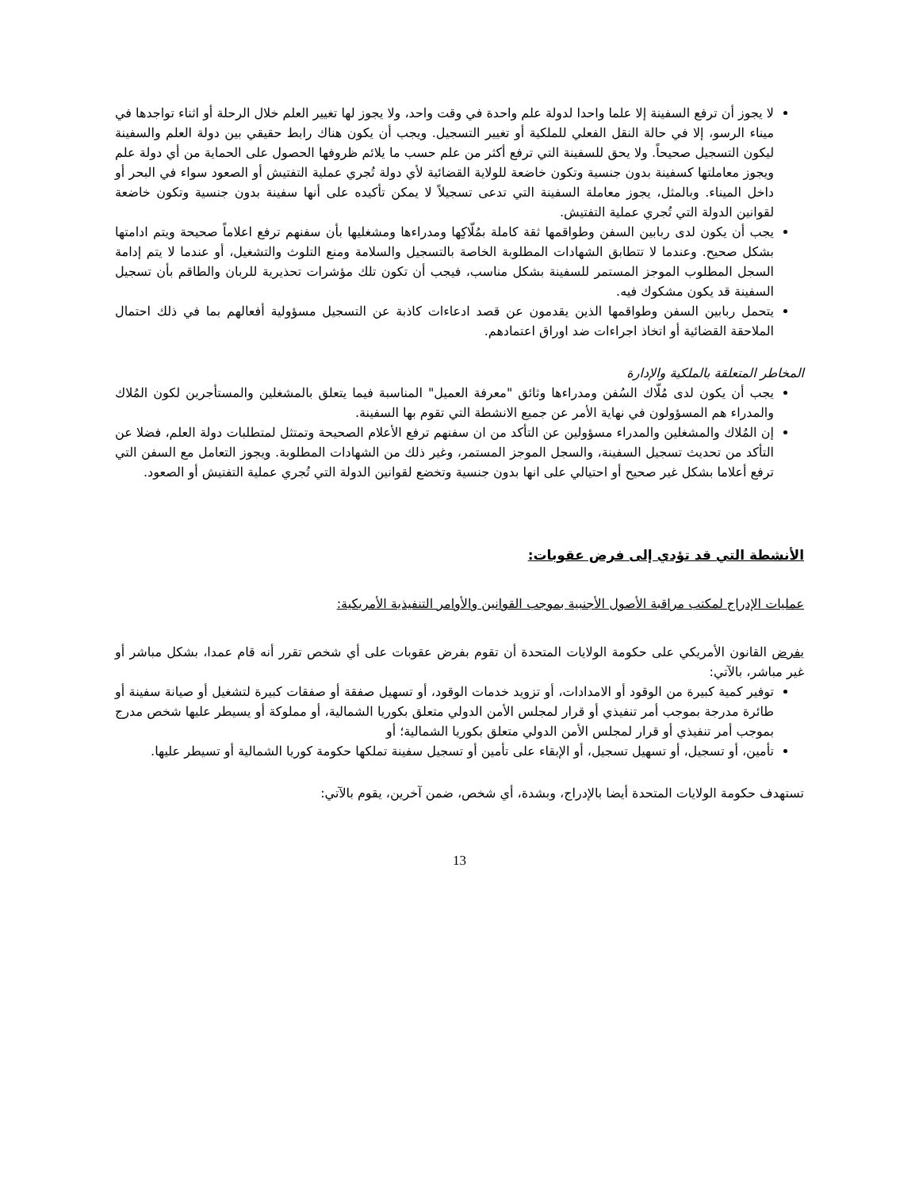لا يجوز أن ترفع السفينة إلا علما واحدا لدولة علم واحدة في وقت واحد، ولا يجوز لها تغيير العلم خلال الرحلة أو اثناء تواجدها في ميناء الرسو، إلا في حالة النقل الفعلي للملكية أو تغيير التسجيل. ويجب أن يكون هناك رابط حقيقي بين دولة العلم والسفينة ليكون التسجيل صحيحاً. ولا يحق للسفينة التي ترفع أكثر من علم حسب ما يلائم ظروفها الحصول على الحماية من أي دولة علم ويجوز معاملتها كسفينة بدون جنسية وتكون خاضعة للولاية القضائية لأي دولة تُجري عملية التفتيش أو الصعود سواء في البحر أو داخل الميناء. وبالمثل، يجوز معاملة السفينة التي تدعى تسجيلاً لا يمكن تأكيده على أنها سفينة بدون جنسية وتكون خاضعة لقوانين الدولة التي تُجري عملية التفتيش.
يجب أن يكون لدى ربابين السفن وطواقمها ثقة كاملة بمُلّاكِها ومدراءها ومشغليها بأن سفنهم ترفع اعلاماً صحيحة ويتم ادامتها بشكل صحيح. وعندما لا تتطابق الشهادات المطلوبة الخاصة بالتسجيل والسلامة ومنع التلوث والتشغيل، أو عندما لا يتم إدامة السجل المطلوب الموجز المستمر للسفينة بشكل مناسب، فيجب أن تكون تلك مؤشرات تحذيرية للربان والطاقم بأن تسجيل السفينة قد يكون مشكوك فيه.
يتحمل ربابين السفن وطواقمها الذين يقدمون عن قصد ادعاءات كاذبة عن التسجيل مسؤولية أفعالهم بما في ذلك احتمال الملاحقة القضائية أو اتخاذ اجراءات ضد اوراق اعتمادهم.
المخاطر المتعلقة بالملكية والإدارة
يجب أن يكون لدى مُلّاك السُفن ومدراءها وثائق "معرفة العميل" المناسبة فيما يتعلق بالمشغلين والمستأجرين لكون المُلاك والمدراء هم المسؤولون في نهاية الأمر عن جميع الانشطة التي تقوم بها السفينة.
إن المُلاك والمشغلين والمدراء مسؤولين عن التأكد من ان سفنهم ترفع الأعلام الصحيحة وتمتثل لمتطلبات دولة العلم، فضلا عن التأكد من تحديث تسجيل السفينة، والسجل الموجز المستمر، وغير ذلك من الشهادات المطلوبة. ويجوز التعامل مع السفن التي ترفع أعلاما بشكل غير صحيح أو احتيالي على انها بدون جنسية وتخضع لقوانين الدولة التي تُجري عملية التفتيش أو الصعود.
الأنشطة التي قد تؤدي إلى فرض عقوبات:
عمليات الإدراج لمكتب مراقبة الأصول الأجنبية بموجب القوانين والأوامر التنفيذية الأمريكية:
يفرض القانون الأمريكي على حكومة الولايات المتحدة أن تقوم بفرض عقوبات على أي شخص تقرر أنه قام عمدا، بشكل مباشر أو غير مباشر، بالآتي:
توفير كمية كبيرة من الوقود أو الامدادات، أو تزويد خدمات الوقود، أو تسهيل صفقة أو صفقات كبيرة لتشغيل أو صيانة سفينة أو طائرة مدرجة بموجب أمر تنفيذي أو قرار لمجلس الأمن الدولي متعلق بكوريا الشمالية، أو مملوكة أو يسيطر عليها شخص مدرج بموجب أمر تنفيذي أو قرار لمجلس الأمن الدولي متعلق بكوريا الشمالية؛ أو
تأمين، أو تسجيل، أو تسهيل تسجيل، أو الإبقاء على تأمين أو تسجيل سفينة تملكها حكومة كوريا الشمالية أو تسيطر عليها.
تستهدف حكومة الولايات المتحدة أيضا بالإدراج، وبشدة، أي شخص، ضمن آخرين، يقوم بالآتي:
13